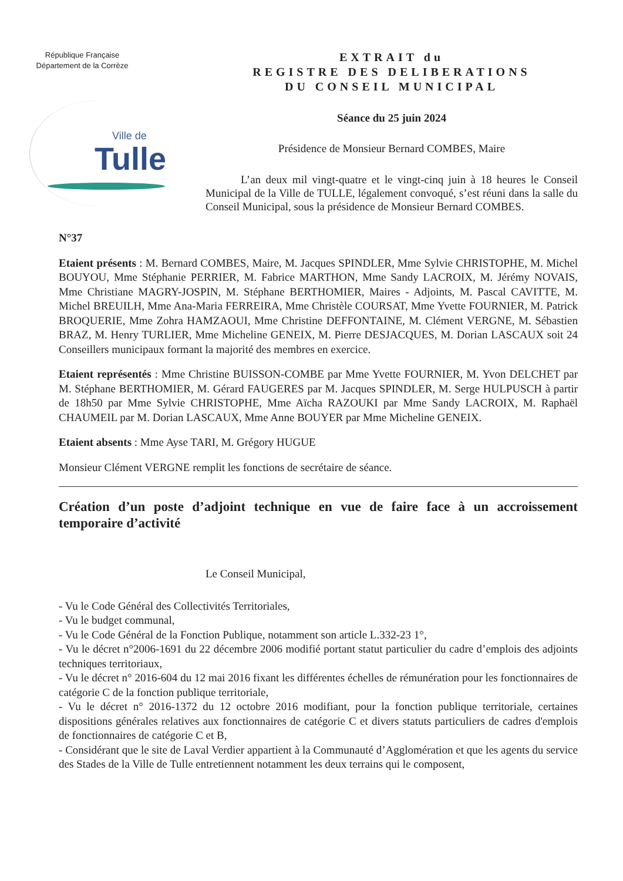République Française
Département de la Corrèze
Ville de
Tulle
EXTRAIT du
REGISTRE DES DELIBERATIONS
DU CONSEIL MUNICIPAL
Séance du 25 juin 2024
Présidence de Monsieur Bernard COMBES, Maire
L’an deux mil vingt-quatre et le vingt-cinq juin à 18 heures le Conseil Municipal de la Ville de TULLE, légalement convoqué, s’est réuni dans la salle du Conseil Municipal, sous la présidence de Monsieur Bernard COMBES.
N°37
Etaient présents : M. Bernard COMBES, Maire, M. Jacques SPINDLER, Mme Sylvie CHRISTOPHE, M. Michel BOUYOU, Mme Stéphanie PERRIER, M. Fabrice MARTHON, Mme Sandy LACROIX, M. Jérémy NOVAIS, Mme Christiane MAGRY-JOSPIN, M. Stéphane BERTHOMIER, Maires - Adjoints, M. Pascal CAVITTE, M. Michel BREUILH, Mme Ana-Maria FERREIRA, Mme Christèle COURSAT, Mme Yvette FOURNIER, M. Patrick BROQUERIE, Mme Zohra HAMZAOUI, Mme Christine DEFFONTAINE, M. Clément VERGNE, M. Sébastien BRAZ, M. Henry TURLIER, Mme Micheline GENEIX, M. Pierre DESJACQUES, M. Dorian LASCAUX soit 24 Conseillers municipaux formant la majorité des membres en exercice.
Etaient représentés : Mme Christine BUISSON-COMBE par Mme Yvette FOURNIER, M. Yvon DELCHET par M. Stéphane BERTHOMIER, M. Gérard FAUGERES par M. Jacques SPINDLER, M. Serge HULPUSCH à partir de 18h50 par Mme Sylvie CHRISTOPHE, Mme Aïcha RAZOUKI par Mme Sandy LACROIX, M. Raphaël CHAUMEIL par M. Dorian LASCAUX, Mme Anne BOUYER par Mme Micheline GENEIX.
Etaient absents : Mme Ayse TARI, M. Grégory HUGUE
Monsieur Clément VERGNE remplit les fonctions de secrétaire de séance.
Création d’un poste d’adjoint technique en vue de faire face à un accroissement temporaire d’activité
Le Conseil Municipal,
- Vu le Code Général des Collectivités Territoriales,
- Vu le budget communal,
- Vu le Code Général de la Fonction Publique, notamment son article L.332-23 1°,
- Vu le décret n°2006-1691 du 22 décembre 2006 modifié portant statut particulier du cadre d’emplois des adjoints techniques territoriaux,
- Vu le décret n° 2016-604 du 12 mai 2016 fixant les différentes échelles de rémunération pour les fonctionnaires de catégorie C de la fonction publique territoriale,
- Vu le décret n° 2016-1372 du 12 octobre 2016 modifiant, pour la fonction publique territoriale, certaines dispositions générales relatives aux fonctionnaires de catégorie C et divers statuts particuliers de cadres d'emplois de fonctionnaires de catégorie C et B,
- Considérant que le site de Laval Verdier appartient à la Communauté d’Agglomération et que les agents du service des Stades de la Ville de Tulle entretiennent notamment les deux terrains qui le composent,